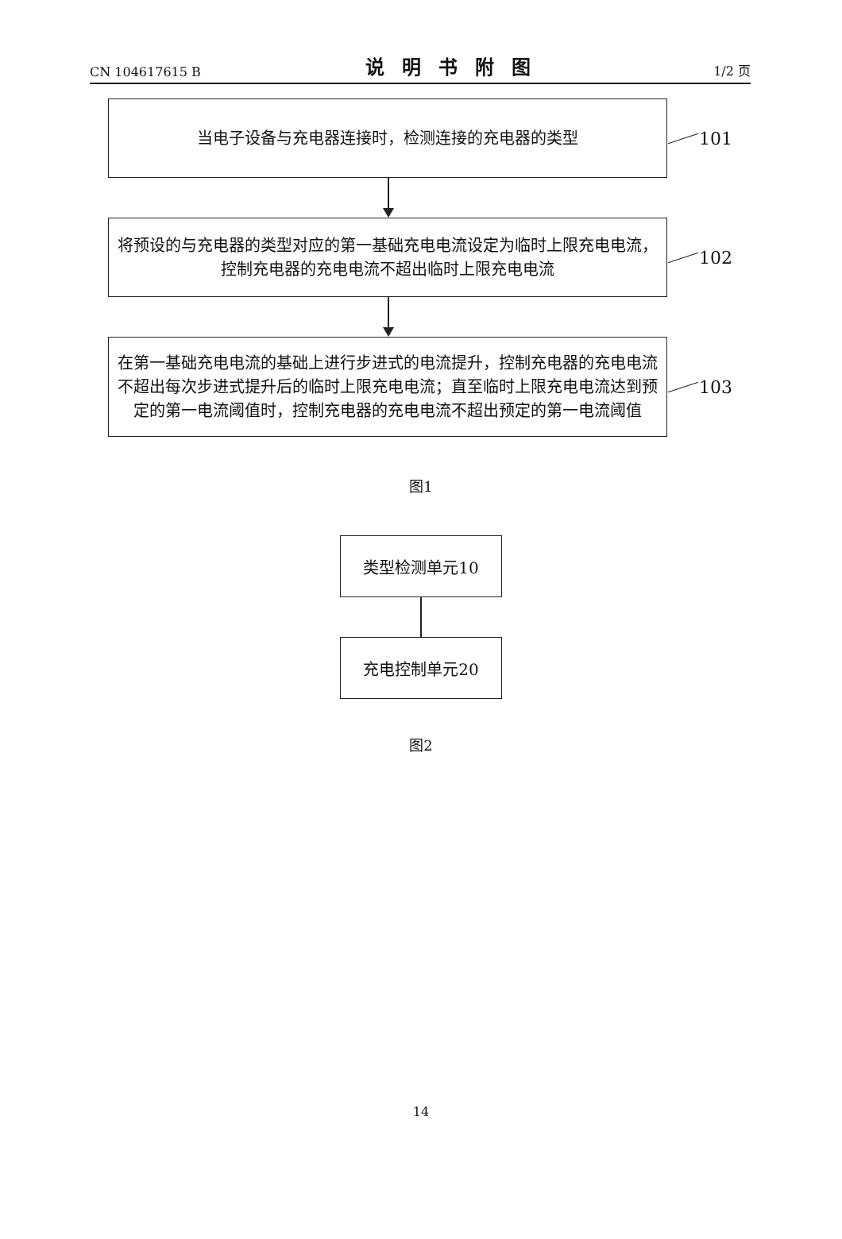CN 104617615 B 说明书附图 1/2 页
当电子设备与充电器连接时，检测连接的充电器的类型
101
将预设的与充电器的类型对应的第一基础充电电流设定为临时上限充电电流，控制充电器的充电电流不超出临时上限充电电流
102
在第一基础充电电流的基础上进行步进式的电流提升，控制充电器的充电电流不超出每次步进式提升后的临时上限充电电流；直至临时上限充电电流达到预定的第一电流阈值时，控制充电器的充电电流不超出预定的第一电流阈值
103
图1
类型检测单元10
充电控制单元20
图2
14